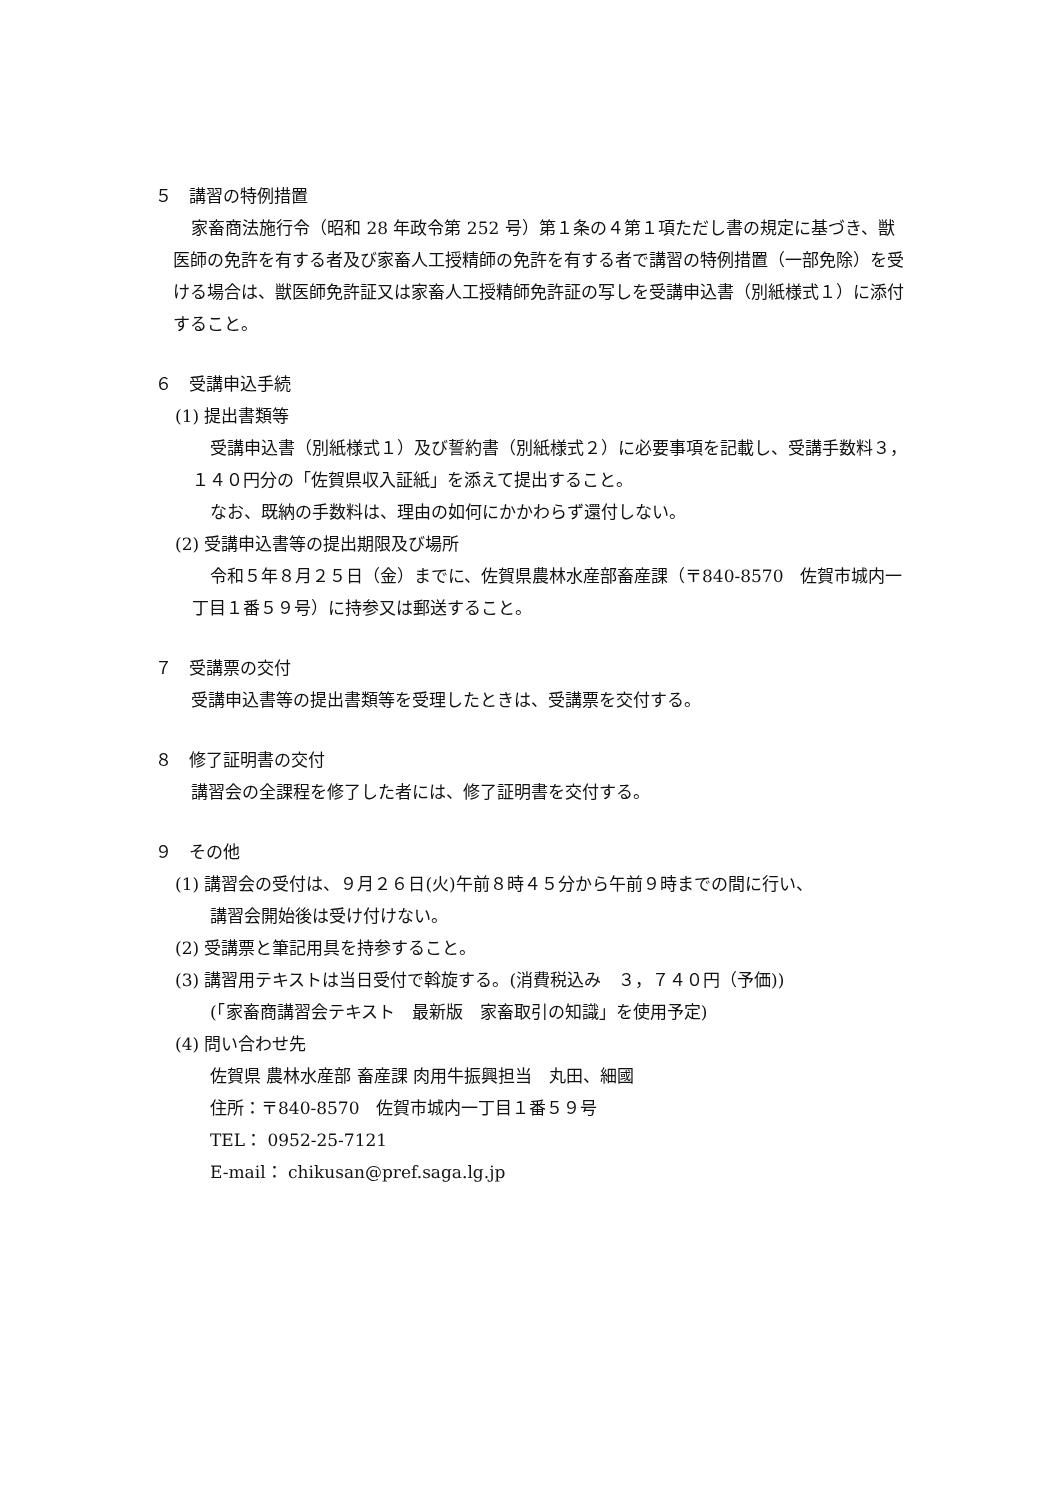５　講習の特例措置
家畜商法施行令（昭和 28 年政令第 252 号）第１条の４第１項ただし書の規定に基づき、獣医師の免許を有する者及び家畜人工授精師の免許を有する者で講習の特例措置（一部免除）を受ける場合は、獣医師免許証又は家畜人工授精師免許証の写しを受講申込書（別紙様式１）に添付すること。
６　受講申込手続
(1) 提出書類等
受講申込書（別紙様式１）及び誓約書（別紙様式２）に必要事項を記載し、受講手数料３，１４０円分の「佐賀県収入証紙」を添えて提出すること。
なお、既納の手数料は、理由の如何にかかわらず還付しない。
(2) 受講申込書等の提出期限及び場所
令和５年８月２５日（金）までに、佐賀県農林水産部畜産課（〒840-8570　佐賀市城内一丁目１番５９号）に持参又は郵送すること。
７　受講票の交付
受講申込書等の提出書類等を受理したときは、受講票を交付する。
８　修了証明書の交付
講習会の全課程を修了した者には、修了証明書を交付する。
９　その他
(1) 講習会の受付は、９月２６日(火)午前８時４５分から午前９時までの間に行い、
講習会開始後は受け付けない。
(2) 受講票と筆記用具を持参すること。
(3) 講習用テキストは当日受付で斡旋する。(消費税込み　３，７４０円（予価))
(「家畜商講習会テキスト　最新版　家畜取引の知識」を使用予定)
(4) 問い合わせ先
佐賀県 農林水産部 畜産課 肉用牛振興担当　丸田、細國
住所：〒840-8570　佐賀市城内一丁目１番５９号
TEL： 0952-25-7121
E-mail： chikusan@pref.saga.lg.jp